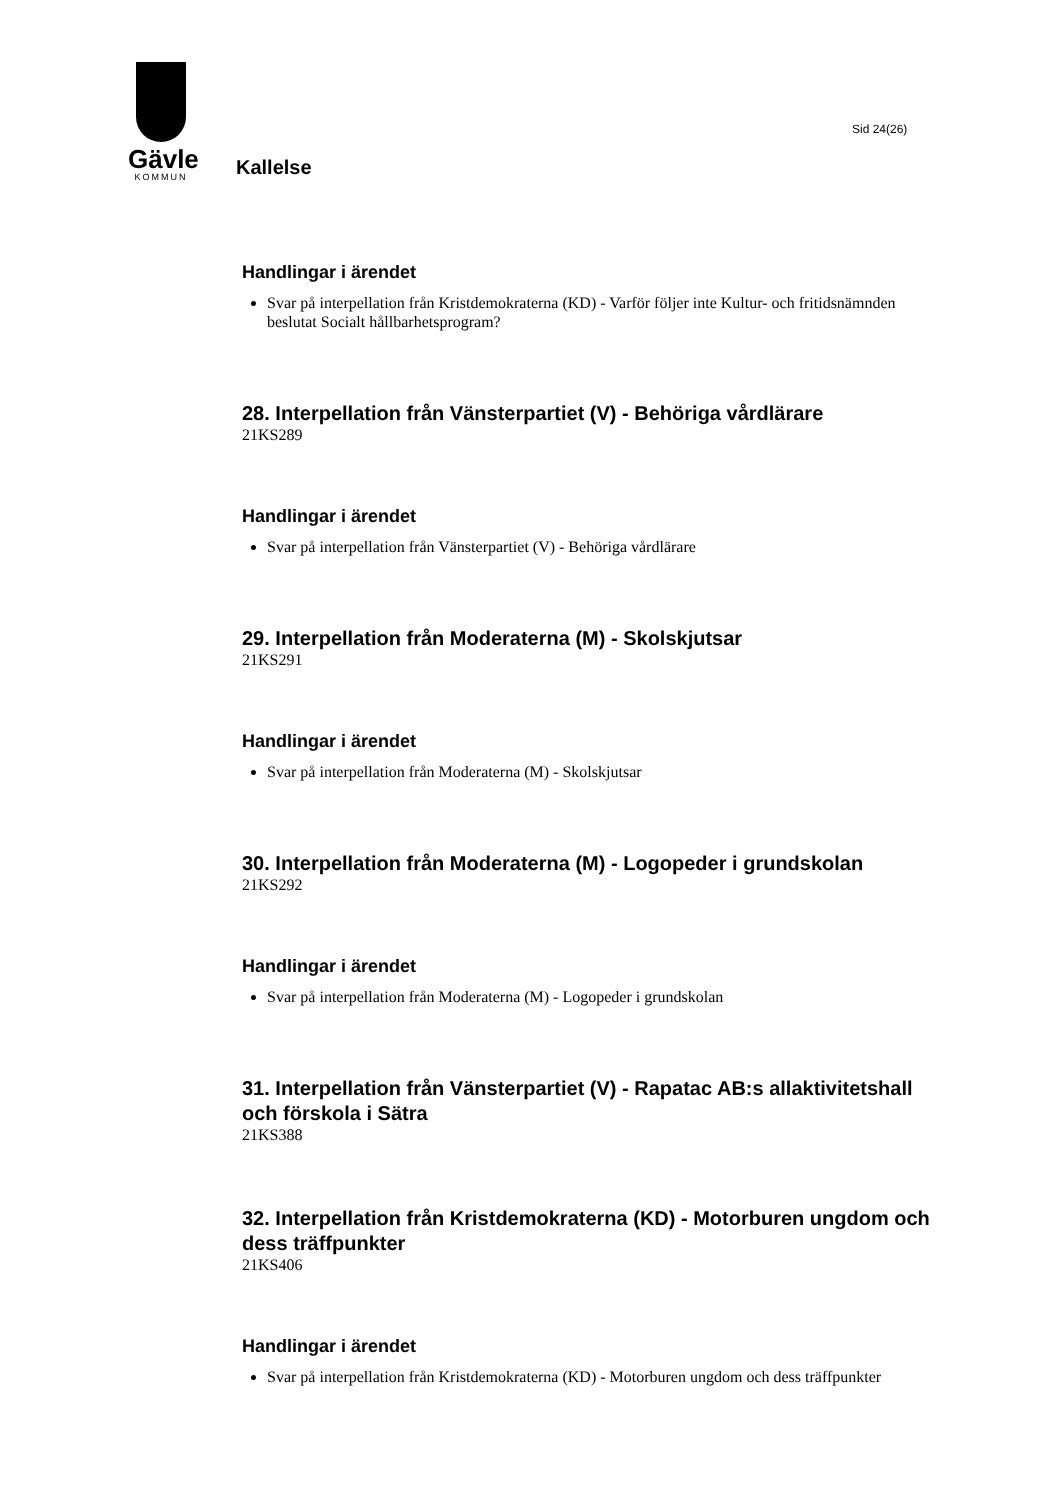Gävle
KOMMUN
Sid 24(26)
Kallelse
Handlingar i ärendet
Svar på interpellation från Kristdemokraterna (KD) - Varför följer inte Kultur- och fritidsnämnden beslutat Socialt hållbarhetsprogram?
28. Interpellation från Vänsterpartiet (V) - Behöriga vårdlärare
21KS289
Handlingar i ärendet
Svar på interpellation från Vänsterpartiet (V) - Behöriga vårdlärare
29. Interpellation från Moderaterna (M) - Skolskjutsar
21KS291
Handlingar i ärendet
Svar på interpellation från Moderaterna (M) - Skolskjutsar
30. Interpellation från Moderaterna (M) - Logopeder i grundskolan
21KS292
Handlingar i ärendet
Svar på interpellation från Moderaterna (M) - Logopeder i grundskolan
31. Interpellation från Vänsterpartiet (V) - Rapatac AB:s allaktivitetshall och förskola i Sätra
21KS388
32. Interpellation från Kristdemokraterna (KD) - Motorburen ungdom och dess träffpunkter
21KS406
Handlingar i ärendet
Svar på interpellation från Kristdemokraterna (KD) - Motorburen ungdom och dess träffpunkter